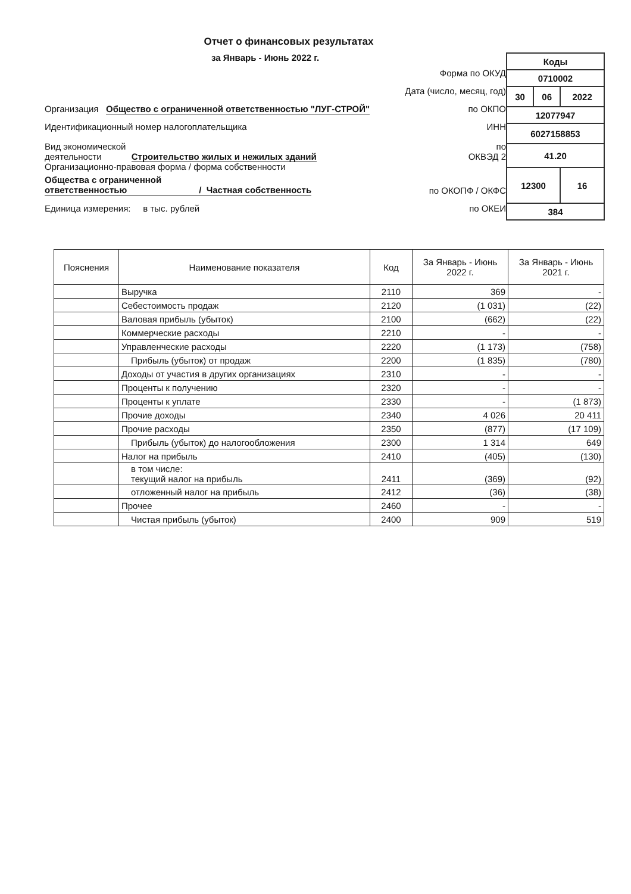Отчет о финансовых результатах
за Январь - Июнь 2022 г.
Форма по ОКУД
Дата (число, месяц, год)
Организация Общество с ограниченной ответственностью "ЛУГ-СТРОЙ" по ОКПО
Идентификационный номер налогоплательщика ИНН
Вид экономической
деятельности Строительство жилых и нежилых зданий по
ОКВЭД 2
Организационно-правовая форма / форма собственности
Общества с ограниченной
ответственностью / Частная собственность по ОКОПФ / ОКФС
Единица измерения: в тыс. рублей по ОКЕИ
| Коды | | |
| 0710002 | | |
| 30 | 06 | 2022 |
| 12077947 | | |
| 6027158853 | | |
| 41.20 | | |
| 12300 | | 16 |
| 384 | | |
| Пояснения | Наименование показателя | Код | За Январь - Июнь 2022 г. | За Январь - Июнь 2021 г. |
| --- | --- | --- | --- | --- |
| | Выручка | 2110 | 369 | - |
| | Себестоимость продаж | 2120 | (1 031) | (22) |
| | Валовая прибыль (убыток) | 2100 | (662) | (22) |
| | Коммерческие расходы | 2210 | - | - |
| | Управленческие расходы | 2220 | (1 173) | (758) |
| | Прибыль (убыток) от продаж | 2200 | (1 835) | (780) |
| | Доходы от участия в других организациях | 2310 | - | - |
| | Проценты к получению | 2320 | - | - |
| | Проценты к уплате | 2330 | - | (1 873) |
| | Прочие доходы | 2340 | 4 026 | 20 411 |
| | Прочие расходы | 2350 | (877) | (17 109) |
| | Прибыль (убыток) до налогообложения | 2300 | 1 314 | 649 |
| | Налог на прибыль | 2410 | (405) | (130) |
| | в том числе: текущий налог на прибыль | 2411 | (369) | (92) |
| | отложенный налог на прибыль | 2412 | (36) | (38) |
| | Прочее | 2460 | - | - |
| | Чистая прибыль (убыток) | 2400 | 909 | 519 |